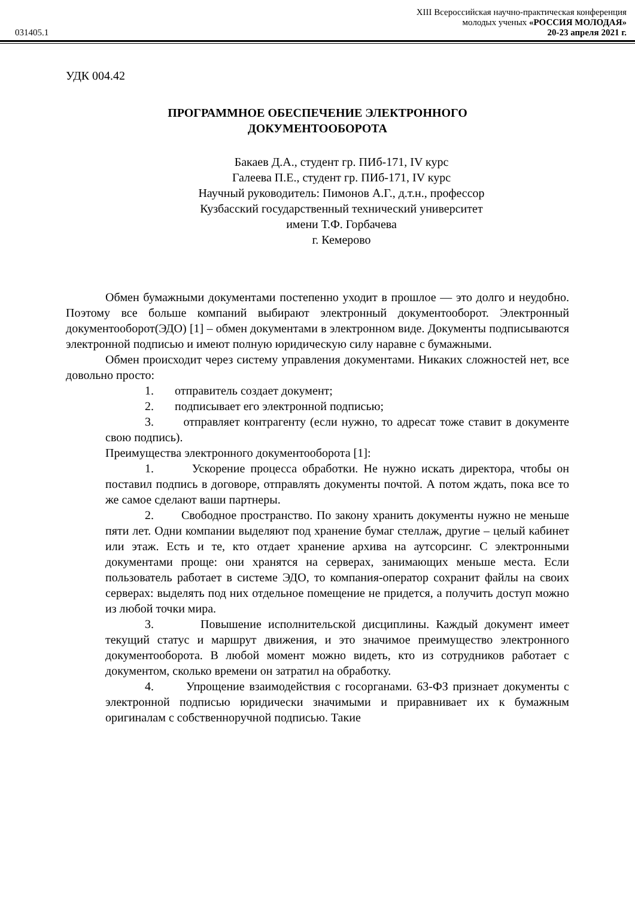XIII Всероссийская научно-практическая конференция
молодых ученых «РОССИЯ МОЛОДАЯ»
031405.1 20-23 апреля 2021 г.
УДК 004.42
ПРОГРАММНОЕ ОБЕСПЕЧЕНИЕ ЭЛЕКТРОННОГО
ДОКУМЕНТООБОРОТА
Бакаев Д.А., студент гр. ПИб-171, IV курс
Галеева П.Е., студент гр. ПИб-171, IV курс
Научный руководитель: Пимонов А.Г., д.т.н., профессор
Кузбасский государственный технический университет
имени Т.Ф. Горбачева
г. Кемерово
Обмен бумажными документами постепенно уходит в прошлое — это долго и неудобно. Поэтому все больше компаний выбирают электронный документооборот. Электронный документооборот(ЭДО) [1] – обмен документами в электронном виде. Документы подписываются электронной подписью и имеют полную юридическую силу наравне с бумажными.
Обмен происходит через систему управления документами. Никаких сложностей нет, все довольно просто:
1. отправитель создает документ;
2. подписывает его электронной подписью;
3. отправляет контрагенту (если нужно, то адресат тоже ставит в документе свою подпись).
Преимущества электронного документооборота [1]:
1. Ускорение процесса обработки. Не нужно искать директора, чтобы он поставил подпись в договоре, отправлять документы почтой. А потом ждать, пока все то же самое сделают ваши партнеры.
2. Свободное пространство. По закону хранить документы нужно не меньше пяти лет. Одни компании выделяют под хранение бумаг стеллаж, другие – целый кабинет или этаж. Есть и те, кто отдает хранение архива на аутсорсинг. С электронными документами проще: они хранятся на серверах, занимающих меньше места. Если пользователь работает в системе ЭДО, то компания-оператор сохранит файлы на своих серверах: выделять под них отдельное помещение не придется, а получить доступ можно из любой точки мира.
3. Повышение исполнительской дисциплины. Каждый документ имеет текущий статус и маршрут движения, и это значимое преимущество электронного документооборота. В любой момент можно видеть, кто из сотрудников работает с документом, сколько времени он затратил на обработку.
4. Упрощение взаимодействия с госорганами. 63-ФЗ признает документы с электронной подписью юридически значимыми и приравнивает их к бумажным оригиналам с собственноручной подписью. Такие